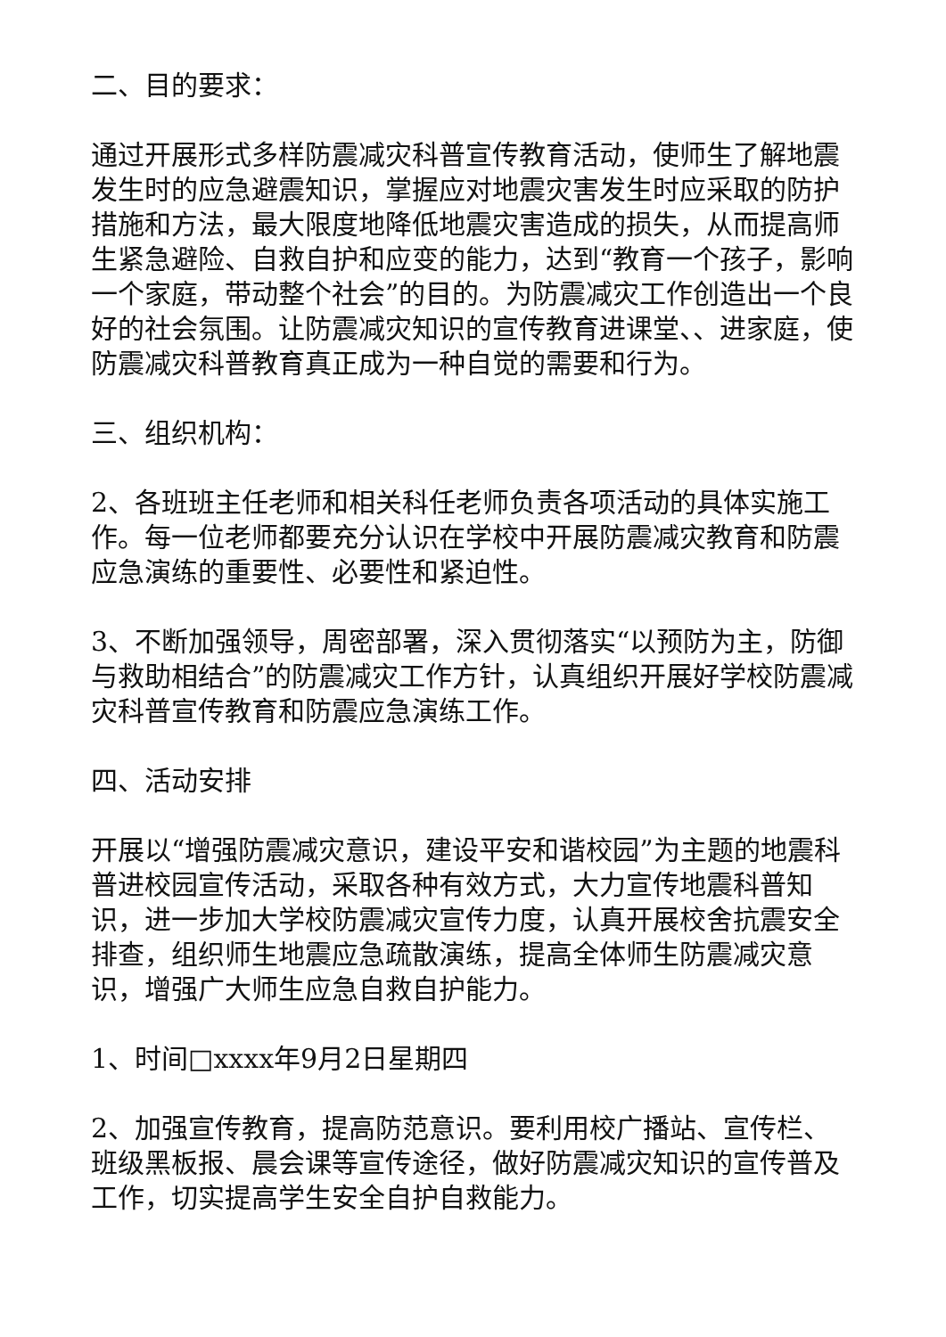二、目的要求：
通过开展形式多样防震减灾科普宣传教育活动，使师生了解地震发生时的应急避震知识，掌握应对地震灾害发生时应采取的防护措施和方法，最大限度地降低地震灾害造成的损失，从而提高师生紧急避险、自救自护和应变的能力，达到“教育一个孩子，影响一个家庭，带动整个社会”的目的。为防震减灾工作创造出一个良好的社会氛围。让防震减灾知识的宣传教育进课堂、、进家庭，使防震减灾科普教育真正成为一种自觉的需要和行为。
三、组织机构：
2、各班班主任老师和相关科任老师负责各项活动的具体实施工作。每一位老师都要充分认识在学校中开展防震减灾教育和防震应急演练的重要性、必要性和紧迫性。
3、不断加强领导，周密部署，深入贯彻落实“以预防为主，防御与救助相结合”的防震减灾工作方针，认真组织开展好学校防震减灾科普宣传教育和防震应急演练工作。
四、活动安排
开展以“增强防震减灾意识，建设平安和谐校园”为主题的地震科普进校园宣传活动，采取各种有效方式，大力宣传地震科普知识，进一步加大学校防震减灾宣传力度，认真开展校舍抗震安全排查，组织师生地震应急疏散演练，提高全体师生防震减灾意识，增强广大师生应急自救自护能力。
1、时间□xxxx年9月2日星期四
2、加强宣传教育，提高防范意识。要利用校广播站、宣传栏、班级黑板报、晨会课等宣传途径，做好防震减灾知识的宣传普及工作，切实提高学生安全自护自救能力。